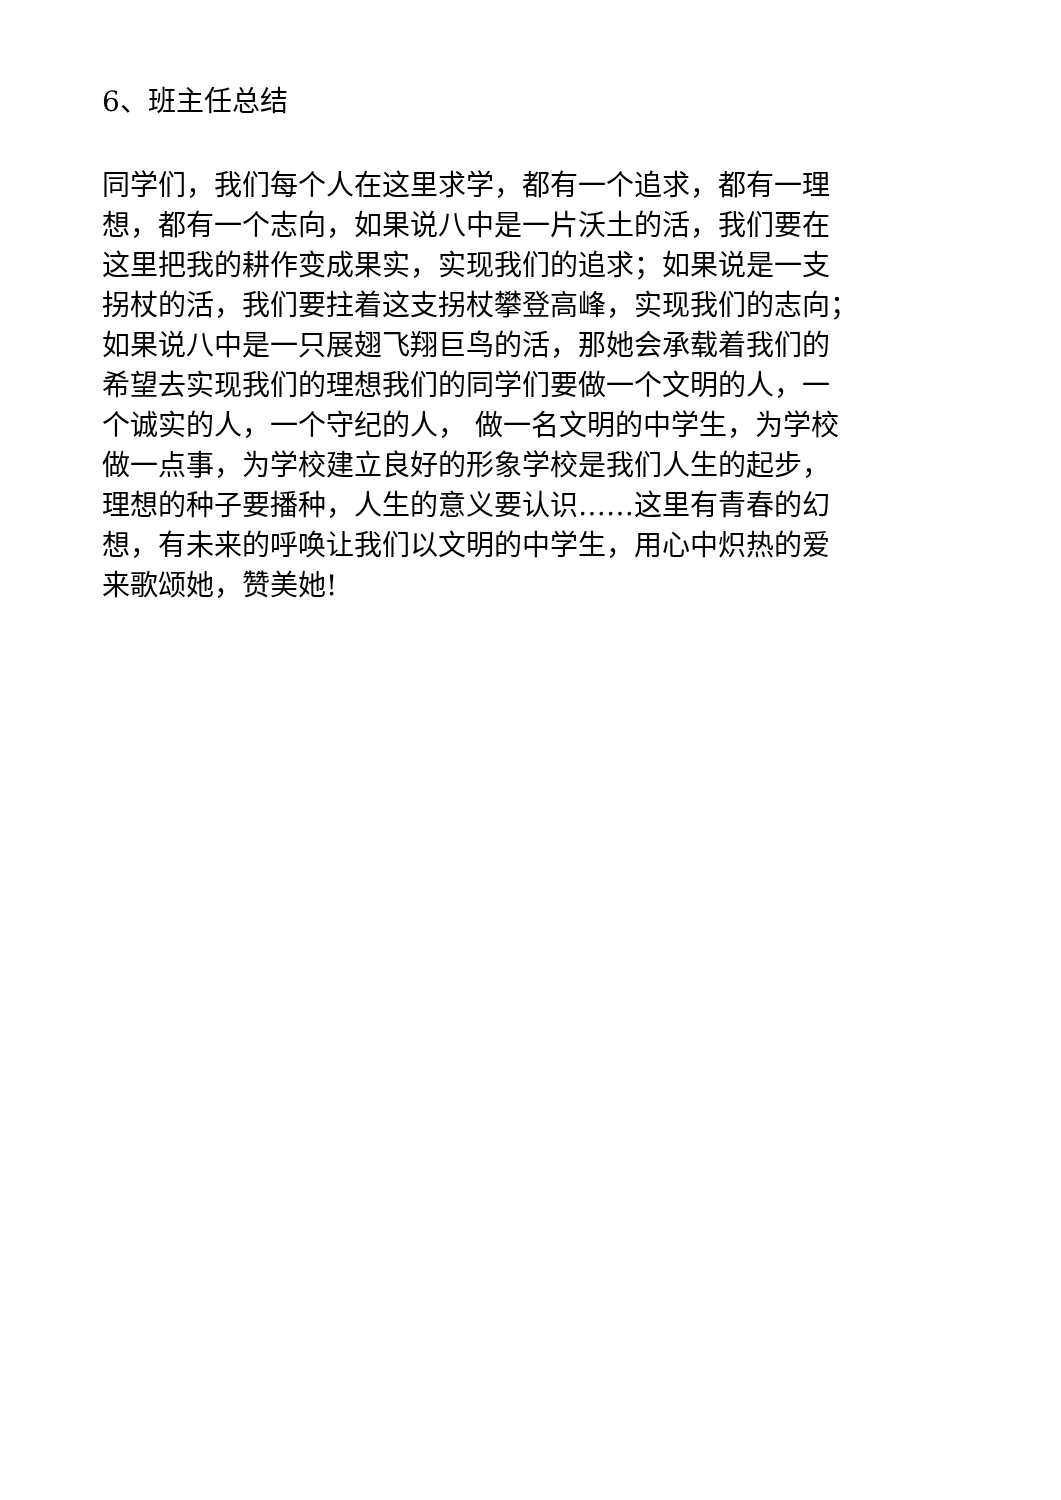6、班主任总结
同学们，我们每个人在这里求学，都有一个追求，都有一理
想，都有一个志向，如果说八中是一片沃土的活，我们要在
这里把我的耕作变成果实，实现我们的追求；如果说是一支
拐杖的活，我们要拄着这支拐杖攀登高峰，实现我们的志向；
如果说八中是一只展翅飞翔巨鸟的活，那她会承载着我们的
希望去实现我们的理想我们的同学们要做一个文明的人，一
个诚实的人，一个守纪的人， 做一名文明的中学生，为学校
做一点事，为学校建立良好的形象学校是我们人生的起步，
理想的种子要播种，人生的意义要认识……这里有青春的幻
想，有未来的呼唤让我们以文明的中学生，用心中炽热的爱
来歌颂她，赞美她!